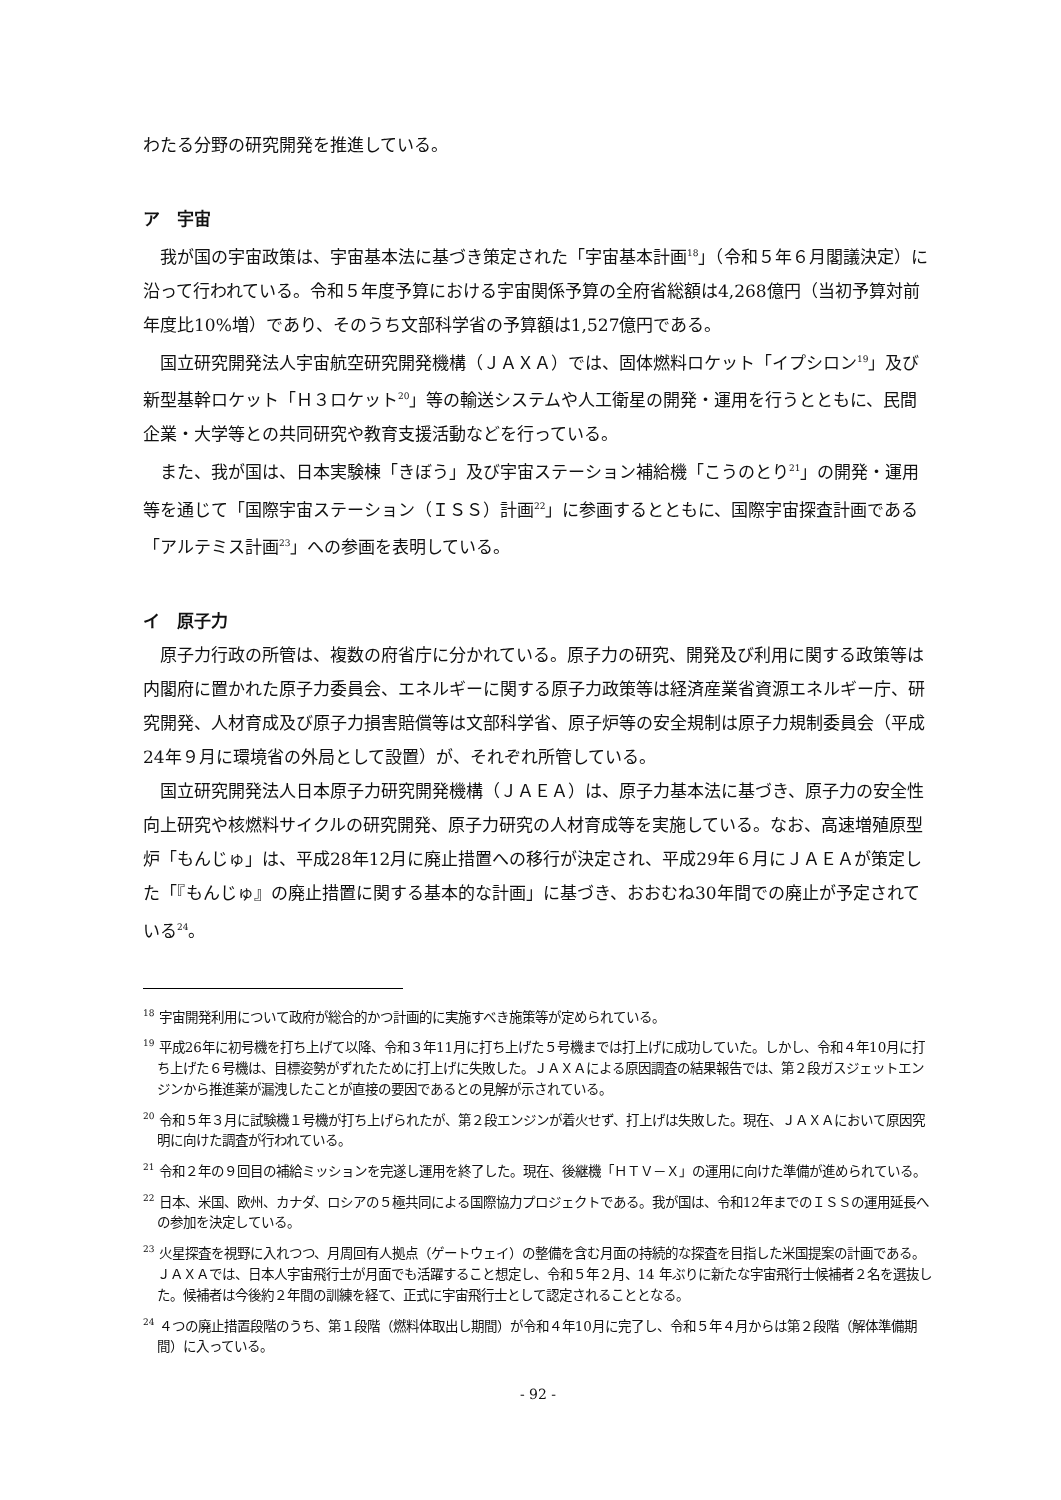わたる分野の研究開発を推進している。
ア　宇宙
我が国の宇宙政策は、宇宙基本法に基づき策定された「宇宙基本計画<sup>18</sup>」（令和５年６月閣議決定）に沿って行われている。令和５年度予算における宇宙関係予算の全府省総額は4,268億円（当初予算対前年度比10%増）であり、そのうち文部科学省の予算額は1,527億円である。
国立研究開発法人宇宙航空研究開発機構（ＪＡＸＡ）では、固体燃料ロケット「イプシロン<sup>19</sup>」及び新型基幹ロケット「Ｈ３ロケット<sup>20</sup>」等の輸送システムや人工衛星の開発・運用を行うとともに、民間企業・大学等との共同研究や教育支援活動などを行っている。
また、我が国は、日本実験棟「きぼう」及び宇宙ステーション補給機「こうのとり<sup>21</sup>」の開発・運用等を通じて「国際宇宙ステーション（ＩＳＳ）計画<sup>22</sup>」に参画するとともに、国際宇宙探査計画である「アルテミス計画<sup>23</sup>」への参画を表明している。
イ　原子力
原子力行政の所管は、複数の府省庁に分かれている。原子力の研究、開発及び利用に関する政策等は内閣府に置かれた原子力委員会、エネルギーに関する原子力政策等は経済産業省資源エネルギー庁、研究開発、人材育成及び原子力損害賠償等は文部科学省、原子炉等の安全規制は原子力規制委員会（平成24年９月に環境省の外局として設置）が、それぞれ所管している。
国立研究開発法人日本原子力研究開発機構（ＪＡＥＡ）は、原子力基本法に基づき、原子力の安全性向上研究や核燃料サイクルの研究開発、原子力研究の人材育成等を実施している。なお、高速増殖原型炉「もんじゅ」は、平成28年12月に廃止措置への移行が決定され、平成29年６月にＪＡＥＡが策定した「『もんじゅ』の廃止措置に関する基本的な計画」に基づき、おおむね30年間での廃止が予定されている<sup>24</sup>。
<sup>18</sup> 宇宙開発利用について政府が総合的かつ計画的に実施すべき施策等が定められている。
<sup>19</sup> 平成26年に初号機を打ち上げて以降、令和３年11月に打ち上げた５号機までは打上げに成功していた。しかし、令和４年10月に打ち上げた６号機は、目標姿勢がずれたために打上げに失敗した。ＪＡＸＡによる原因調査の結果報告では、第２段ガスジェットエンジンから推進薬が漏洩したことが直接の要因であるとの見解が示されている。
<sup>20</sup> 令和５年３月に試験機１号機が打ち上げられたが、第２段エンジンが着火せず、打上げは失敗した。現在、ＪＡＸＡにおいて原因究明に向けた調査が行われている。
<sup>21</sup> 令和２年の９回目の補給ミッションを完遂し運用を終了した。現在、後継機「ＨＴＶ－Ｘ」の運用に向けた準備が進められている。
<sup>22</sup> 日本、米国、欧州、カナダ、ロシアの５極共同による国際協力プロジェクトである。我が国は、令和12年までのＩＳＳの運用延長への参加を決定している。
<sup>23</sup> 火星探査を視野に入れつつ、月周回有人拠点（ゲートウェイ）の整備を含む月面の持続的な探査を目指した米国提案の計画である。ＪＡＸＡでは、日本人宇宙飛行士が月面でも活躍すること想定し、令和５年２月、14 年ぶりに新たな宇宙飛行士候補者２名を選抜した。候補者は今後約２年間の訓練を経て、正式に宇宙飛行士として認定されることとなる。
<sup>24</sup> ４つの廃止措置段階のうち、第１段階（燃料体取出し期間）が令和４年10月に完了し、令和５年４月からは第２段階（解体準備期間）に入っている。
- 92 -